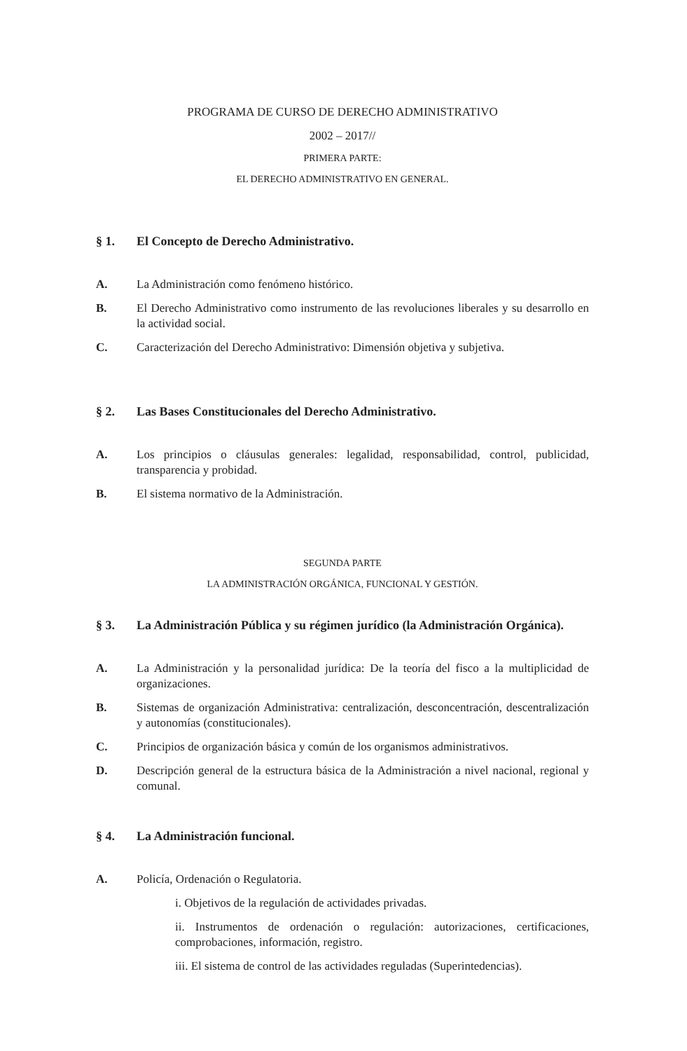PROGRAMA DE CURSO DE DERECHO ADMINISTRATIVO
2002 – 2017//
PRIMERA PARTE:
EL DERECHO ADMINISTRATIVO EN GENERAL.
§ 1. El Concepto de Derecho Administrativo.
A. La Administración como fenómeno histórico.
B. El Derecho Administrativo como instrumento de las revoluciones liberales y su desarrollo en la actividad social.
C. Caracterización del Derecho Administrativo: Dimensión objetiva y subjetiva.
§ 2. Las Bases Constitucionales del Derecho Administrativo.
A. Los principios o cláusulas generales: legalidad, responsabilidad, control, publicidad, transparencia y probidad.
B. El sistema normativo de la Administración.
SEGUNDA PARTE
LA ADMINISTRACIÓN ORGÁNICA, FUNCIONAL Y GESTIÓN.
§ 3. La Administración Pública y su régimen jurídico (la Administración Orgánica).
A. La Administración y la personalidad jurídica: De la teoría del fisco a la multiplicidad de organizaciones.
B. Sistemas de organización Administrativa: centralización, desconcentración, descentralización y autonomías (constitucionales).
C. Principios de organización básica y común de los organismos administrativos.
D. Descripción general de la estructura básica de la Administración a nivel nacional, regional y comunal.
§ 4. La Administración funcional.
A. Policía, Ordenación o Regulatoria.
i. Objetivos de la regulación de actividades privadas.
ii. Instrumentos de ordenación o regulación: autorizaciones, certificaciones, comprobaciones, información, registro.
iii. El sistema de control de las actividades reguladas (Superintedencias).